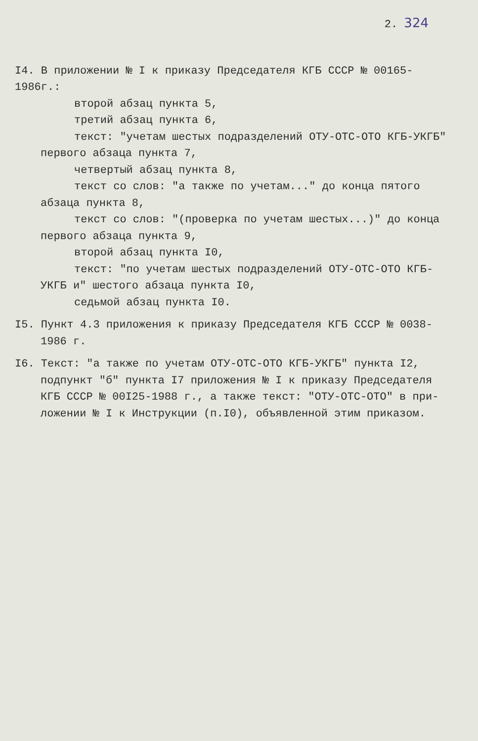2. 324
I4. В приложении № I к приказу Председателя КГБ СССР № 00165-1986г.:
второй абзац пункта 5,
третий абзац пункта 6,
текст: "учетам шестых подразделений ОТУ-ОТС-ОТО КГБ-УКГБ"
первого абзаца пункта 7,
четвертый абзац пункта 8,
текст со слов: "а также по учетам..." до конца пятого
абзаца пункта 8,
текст со слов: "(проверка по учетам шестых...)" до конца
первого абзаца пункта 9,
второй абзац пункта I0,
текст: "по учетам шестых подразделений ОТУ-ОТС-ОТО КГБ-
УКГБ и" шестого абзаца пункта I0,
седьмой абзац пункта I0.
I5. Пункт 4.3 приложения к приказу Председателя КГБ СССР № 0038-
1986 г.
I6. Текст: "а также по учетам ОТУ-ОТС-ОТО КГБ-УКГБ" пункта I2,
подпункт "б" пункта I7 приложения № I к приказу Председателя
КГБ СССР № 00I25-1988 г., а также текст: "ОТУ-ОТС-ОТО" в при-
ложении № I к Инструкции (п.I0), объявленной этим приказом.